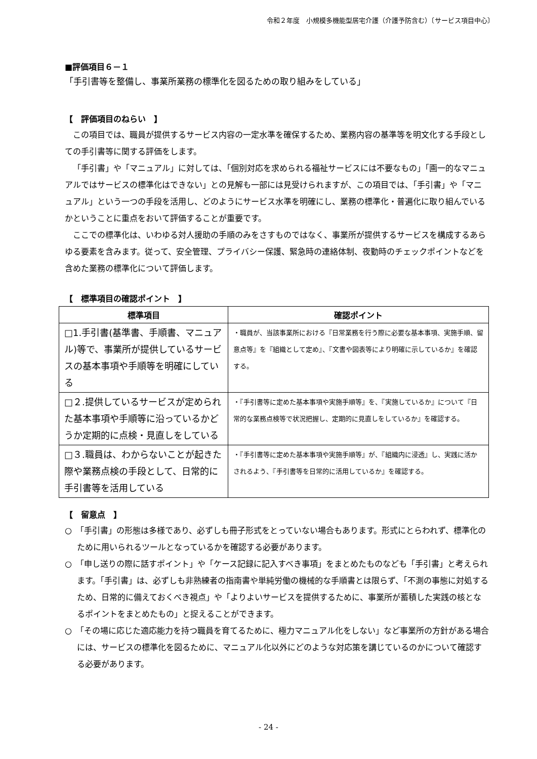令和２年度　小規模多機能型居宅介護（介護予防含む）〔サービス項目中心〕
■評価項目６－１
「手引書等を整備し、事業所業務の標準化を図るための取り組みをしている」
【　評価項目のねらい　】
この項目では、職員が提供するサービス内容の一定水準を確保するため、業務内容の基準等を明文化する手段としての手引書等に関する評価をします。
「手引書」や「マニュアル」に対しては、「個別対応を求められる福祉サービスには不要なもの」「画一的なマニュアルではサービスの標準化はできない」との見解も一部には見受けられますが、この項目では、「手引書」や「マニュアル」という一つの手段を活用し、どのようにサービス水準を明確にし、業務の標準化・普遍化に取り組んでいるかということに重点をおいて評価することが重要です。
ここでの標準化は、いわゆる対人援助の手順のみをさすものではなく、事業所が提供するサービスを構成するあらゆる要素を含みます。従って、安全管理、プライバシー保護、緊急時の連絡体制、夜勤時のチェックポイントなどを含めた業務の標準化について評価します。
【　標準項目の確認ポイント　】
| 標準項目 | 確認ポイント |
| --- | --- |
| □1.手引書(基準書、手順書、マニュアル)等で、事業所が提供しているサービスの基本事項や手順等を明確にしている | ・職員が、当該事業所における『日常業務を行う際に必要な基本事項、実施手順、留意点等』を『組織として定め』、『文書や図表等により明確に示しているか』を確認する。 |
| □２.提供しているサービスが定められた基本事項や手順等に沿っているかどうか定期的に点検・見直しをしている | ・『手引書等に定めた基本事項や実施手順等』を、『実施しているか』について『日常的な業務点検等で状況把握し、定期的に見直しをしているか』を確認する。 |
| □３.職員は、わからないことが起きた際や業務点検の手段として、日常的に手引書等を活用している | ・『手引書等に定めた基本事項や実施手順等』が、『組織内に浸透』し、実践に活かされるよう、『手引書等を日常的に活用しているか』を確認する。 |
【　留意点　】
○　「手引書」の形態は多様であり、必ずしも冊子形式をとっていない場合もあります。形式にとらわれず、標準化のために用いられるツールとなっているかを確認する必要があります。
○　「申し送りの際に話すポイント」や「ケース記録に記入すべき事項」をまとめたものなども「手引書」と考えられます。「手引書」は、必ずしも非熟練者の指南書や単純労働の機械的な手順書とは限らず、「不測の事態に対処するため、日常的に備えておくべき視点」や「よりよいサービスを提供するために、事業所が蓄積した実践の核となるポイントをまとめたもの」と捉えることができます。
○　「その場に応じた適応能力を持つ職員を育てるために、極力マニュアル化をしない」など事業所の方針がある場合には、サービスの標準化を図るために、マニュアル化以外にどのような対応策を講じているのかについて確認する必要があります。
- 24 -